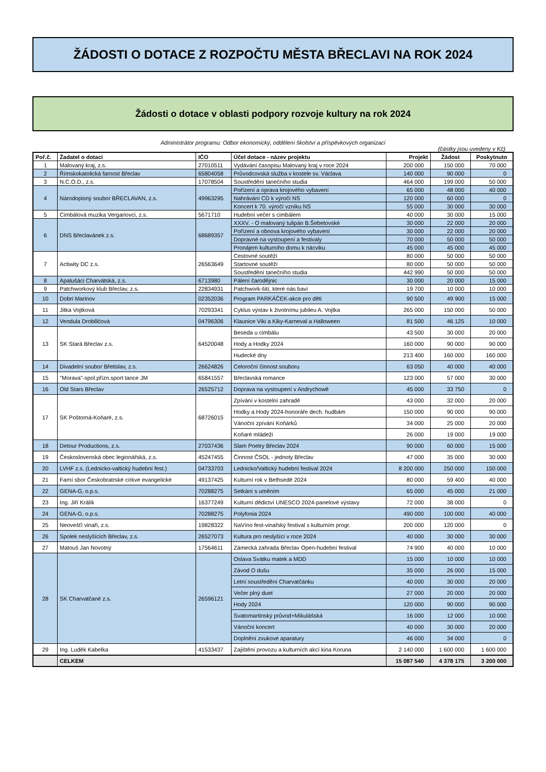ŽÁDOSTI O DOTACE Z ROZPOČTU MĚSTA BŘECLAVI NA ROK 2024
Žádosti o dotace v oblasti podpory rozvoje kultury na rok 2024
Administrátor programu: Odbor ekonomický, oddělení školství a příspěvkových organizací
(částky jsou uvedeny v Kč)
| Poř.č. | Žadatel o dotaci | IČO | Účel dotace - název projektu | Projekt | Žádost | Poskytnuto |
| --- | --- | --- | --- | --- | --- | --- |
| 1 | Malovaný kraj, z.s. | 27010511 | Vydávání časopisu Malovaný kraj v roce 2024 | 200 000 | 150 000 | 70 000 |
| 2 | Římskokatolická farnost Břeclav | 65804058 | Průvodcovská služba v kostele sv. Václava | 140 000 | 90 000 | 0 |
| 3 | N.C.O.D., z.s. | 17078504 | Soustředění tanečního studia | 464 000 | 199 000 | 50 000 |
| 4 | Národopisný soubor BŘECLAVAN, z.s. | 49963295 | Pořízení a oprava krojového vybavení | 65 000 | 48 000 | 40 000 |
| | | | Nahrávání CD k výročí NS | 120 000 | 60 000 | 0 |
| | | | Koncert k 70. výročí vzniku NS | 55 000 | 30 000 | 30 000 |
| 5 | Cimbálová muzika Vergariovci, z.s. | 5671710 | Hudební večer s cimbálem | 40 000 | 30 000 | 15 000 |
| 6 | DNS Břeclavánek z.s. | 68689357 | XXXV. - O malovaný tulipán B.Šebetovské | 30 000 | 22 000 | 20 000 |
| | | | Pořízení a obnova krojového vybavení | 30 000 | 22 000 | 20 000 |
| | | | Dopravné na vystoupení a festivaly | 70 000 | 50 000 | 50 000 |
| | | | Pronájem kulturního domu k nácviku | 45 000 | 45 000 | 45 000 |
| 7 | Actiwity DC z.s. | 26563649 | Cestovné soutěží | 80 000 | 50 000 | 50 000 |
| | | | Startovné soutěží | 80 000 | 50 000 | 50 000 |
| | | | Soustředění tanečního studia | 442 990 | 50 000 | 50 000 |
| 8 | Apalušáci Charvátská, z.s. | 6713980 | Pálení čarodějnic | 30 000 | 20 000 | 15 000 |
| 9 | Patchworkový klub Břeclav, z.s. | 22834931 | Patchwork-šití, které nás baví | 19 700 | 10 000 | 10 000 |
| 10 | Dobri Marinov | 02352036 | Program PARKÁČEK-akce pro děti | 90 500 | 49 900 | 15 000 |
| 11 | Jitka Vojtková | 70293341 | Cyklus výstav k životnímu jubileu A. Vojtka | 265 000 | 150 000 | 50 000 |
| 12 | Vendula Drobiličová | 04796306 | Klaunice Viki a Kiky-Karneval a Halloween | 81 500 | 46 125 | 10 000 |
| 13 | SK Stará Břeclav z.s. | 64520048 | Beseda u cimbálu | 43 500 | 30 000 | 20 000 |
| | | | Hody a Hodky 2024 | 160 000 | 90 000 | 90 000 |
| | | | Hudecké dny | 213 400 | 160 000 | 160 000 |
| 14 | Divadelní soubor Břetislav, z.s. | 26624826 | Celoroční činnost souboru | 63 050 | 40 000 | 40 000 |
| 15 | "Morava"-spol.přízn.sport tance JM | 65841557 | Břeclavská romance | 123 000 | 57 000 | 30 000 |
| 16 | Old Stars Břeclav | 26525712 | Doprava na vystoupení v Andrychowě | 45 000 | 33 750 | 0 |
| 17 | SK Poštorná-Koňaré, z.s. | 68726015 | Zpívání v kostelní zahradě | 43 000 | 32 000 | 20 000 |
| | | | Hodky a Hody 2024-honoráře dech. hudbám | 150 000 | 90 000 | 90 000 |
| | | | Vánoční zpívání Koňárků | 34 000 | 25 000 | 20 000 |
| | | | Koňaré mládeži | 26 000 | 19 000 | 19 000 |
| 18 | Detour Productions, z.s. | 27037436 | Slam Poetry Břeclav 2024 | 90 000 | 60 000 | 15 000 |
| 19 | Československá obec legionářská, z.s. | 45247455 | Činnost ČSOL - jednoty Břeclav | 47 000 | 35 000 | 30 000 |
| 20 | LVHF z.s. (Lednicko-valtický hudební fest.) | 04733703 | Lednicko/Valtický hudební festival 2024 | 8 200 000 | 250 000 | 150 000 |
| 21 | Farní sbor Českobratrské církve evangelické | 49137425 | Kulturní rok v Bethsedě 2024 | 80 000 | 59 400 | 40 000 |
| 22 | GENA-G, o.p.s. | 70288275 | Setkání s uměním | 65 000 | 45 000 | 21 000 |
| 23 | Ing. Jiří Králík | 16377249 | Kulturní dědictví UNESCO 2024-panelové výstavy | 72 000 | 38 000 | 0 |
| 24 | GENA-G, o.p.s. | 70288275 | Polyfonia 2024 | 490 000 | 100 000 | 40 000 |
| 25 | Neovešťí vinaři, z.s. | 19828322 | NaVíno fest-vinařský festival s kulturním progr. | 200 000 | 120 000 | 0 |
| 26 | Spolek neslyšících Břeclav, z.s. | 26527073 | Kultura pro neslyšící v roce 2024 | 40 000 | 30 000 | 30 000 |
| 27 | Matouš Jan Novotný | 17564611 | Zámecká zahrada Břeclav Open-hudební festival | 74 900 | 40 000 | 10 000 |
| 28 | SK Charvatčané z.s. | 26596121 | Oslava Svátku matek a MDD | 15 000 | 10 000 | 10 000 |
| | | | Závod O dušu | 35 000 | 26 000 | 15 000 |
| | | | Letní soustředění Charvatčánku | 40 000 | 30 000 | 20 000 |
| | | | Večer plný duet | 27 000 | 20 000 | 20 000 |
| | | | Hody 2024 | 120 000 | 90 000 | 90 000 |
| | | | Svatomartinský průvod+Mikulášská | 16 000 | 12 000 | 10 000 |
| | | | Vánoční koncert | 40 000 | 30 000 | 20 000 |
| | | | Doplnění zvukové aparatury | 46 000 | 34 000 | 0 |
| 29 | Ing. Luděk Kabelka | 41533437 | Zajištění provozu a kulturních akcí kina Koruna | 2 140 000 | 1 600 000 | 1 600 000 |
| | CELKEM | | | 15 087 540 | 4 378 175 | 3 200 000 |